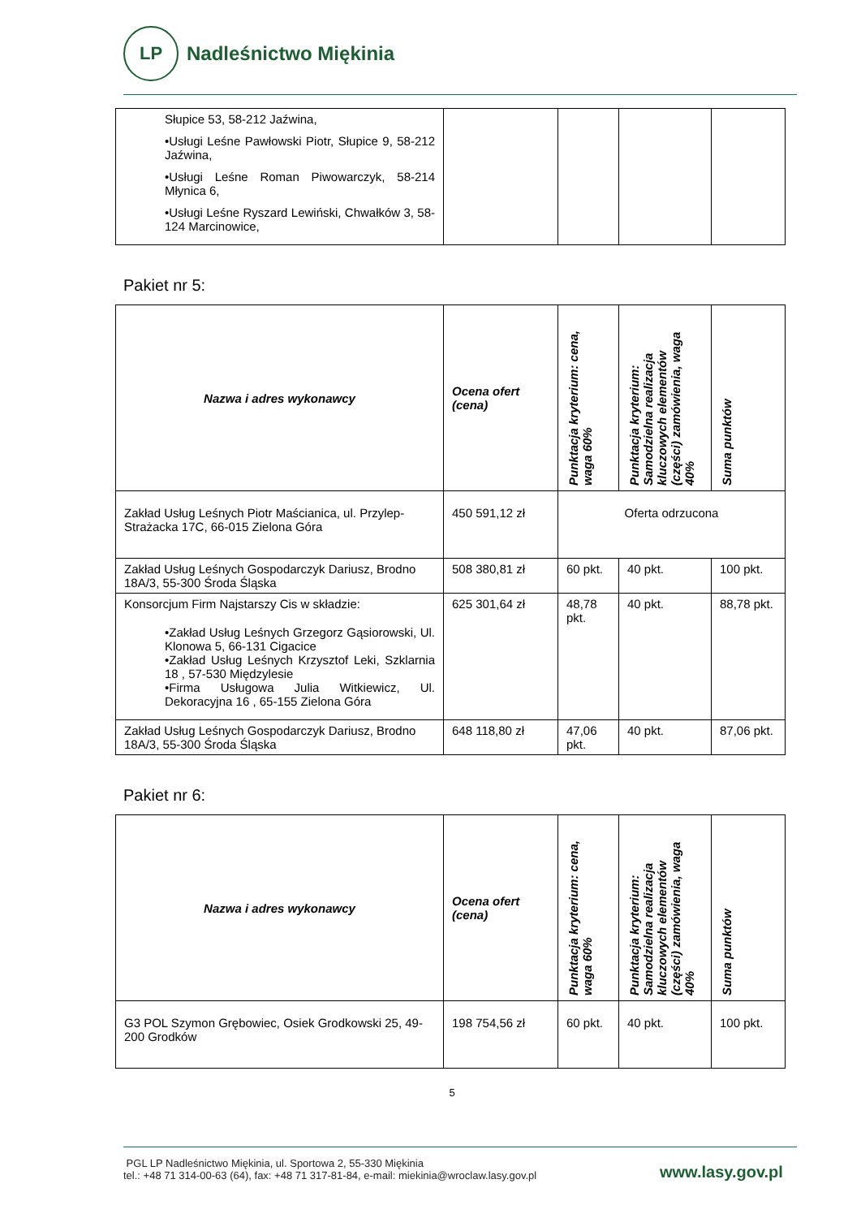LP
Nadleśnictwo Miękinia
| Słupice 53, 58-212 Jaźwina, •Usługi Leśne Pawłowski Piotr, Słupice 9, 58-212 Jaźwina, •Usługi Leśne Roman Piwowarczyk, 58-214 Młynica 6, •Usługi Leśne Ryszard Lewiński, Chwałków 3, 58-124 Marcinowice, | | | | |
Pakiet nr 5:
| Nazwa i adres wykonawcy | Ocena ofert (cena) | Punktacja kryterium: cena, waga 60% | Punktacja kryterium: Samodzielna realizacja kluczowych elementów (części) zamówienia, waga 40% | Suma punktów |
| --- | --- | --- | --- | --- |
| Zakład Usług Leśnych Piotr Maścianica, ul. Przylep-Strażacka 17C, 66-015 Zielona Góra | 450 591,12 zł | Oferta odrzucona | | |
| Zakład Usług Leśnych Gospodarczyk Dariusz, Brodno 18A/3, 55-300 Środa Śląska | 508 380,81 zł | 60 pkt. | 40 pkt. | 100 pkt. |
| Konsorcjum Firm Najstarszy Cis w składzie: •Zakład Usług Leśnych Grzegorz Gąsiorowski, Ul. Klonowa 5, 66-131 Cigacice •Zakład Usług Leśnych Krzysztof Leki, Szklarnia 18 , 57-530 Międzylesie •Firma Usługowa Julia Witkiewicz, Ul. Dekoracyjna 16 , 65-155 Zielona Góra | 625 301,64 zł | 48,78 pkt. | 40 pkt. | 88,78 pkt. |
| Zakład Usług Leśnych Gospodarczyk Dariusz, Brodno 18A/3, 55-300 Środa Śląska | 648 118,80 zł | 47,06 pkt. | 40 pkt. | 87,06 pkt. |
Pakiet nr 6:
| Nazwa i adres wykonawcy | Ocena ofert (cena) | Punktacja kryterium: cena, waga 60% | Punktacja kryterium: Samodzielna realizacja kluczowych elementów (części) zamówienia, waga 40% | Suma punktów |
| --- | --- | --- | --- | --- |
| G3 POL Szymon Grębowiec, Osiek Grodkowski 25, 49-200 Grodków | 198 754,56 zł | 60 pkt. | 40 pkt. | 100 pkt. |
5
PGL LP Nadleśnictwo Miękinia, ul. Sportowa 2, 55-330 Miękinia
tel.: +48 71 314-00-63 (64), fax: +48 71 317-81-84, e-mail: miekinia@wroclaw.lasy.gov.pl
www.lasy.gov.pl